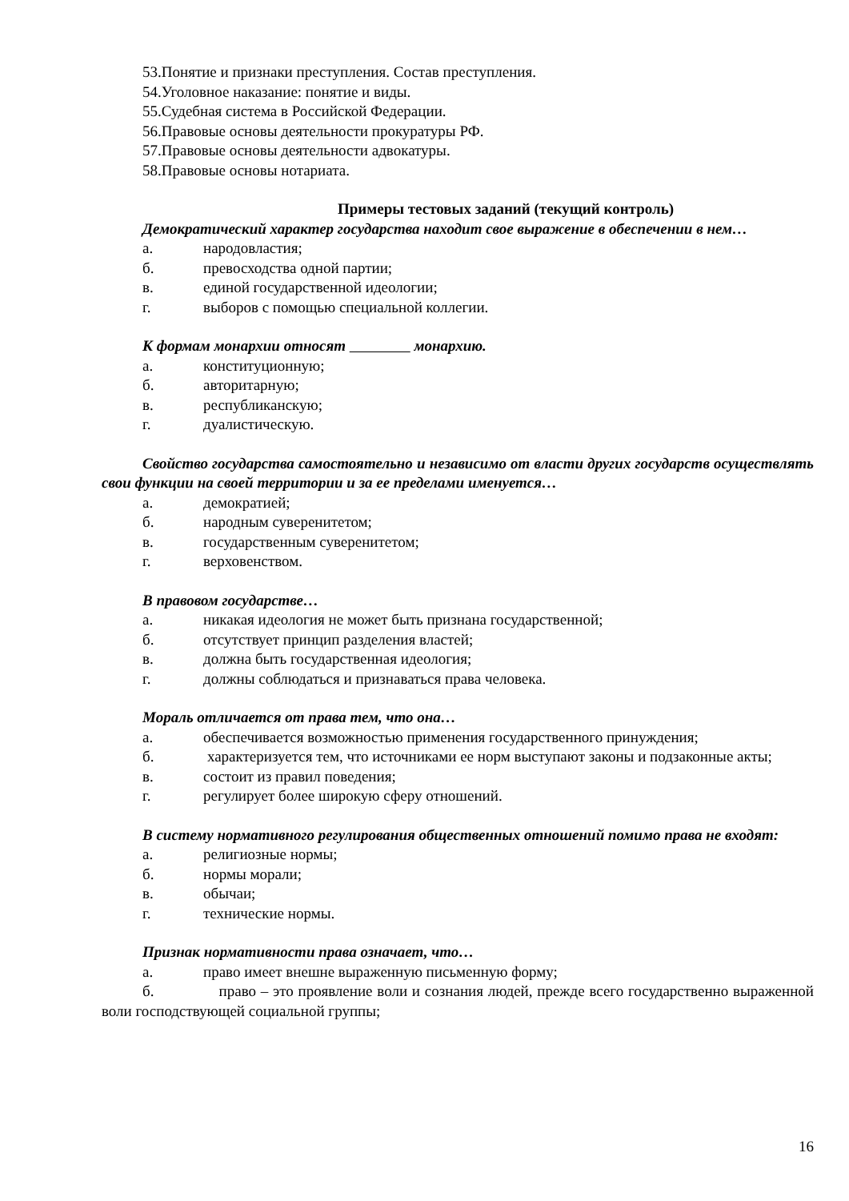53.Понятие и признаки преступления. Состав преступления.
54.Уголовное наказание: понятие и виды.
55.Судебная система в Российской Федерации.
56.Правовые основы деятельности прокуратуры РФ.
57.Правовые основы деятельности адвокатуры.
58.Правовые основы нотариата.
Примеры тестовых заданий (текущий контроль)
Демократический характер государства находит свое выражение в обеспечении в нем…
а. народовластия;
б. превосходства одной партии;
в. единой государственной идеологии;
г. выборов с помощью специальной коллегии.
К формам монархии относят монархию.
а. конституционную;
б. авторитарную;
в. республиканскую;
г. дуалистическую.
Свойство государства самостоятельно и независимо от власти других государств осуществлять свои функции на своей территории и за ее пределами именуется…
а. демократией;
б. народным суверенитетом;
в. государственным суверенитетом;
г. верховенством.
В правовом государстве…
а. никакая идеология не может быть признана государственной;
б. отсутствует принцип разделения властей;
в. должна быть государственная идеология;
г. должны соблюдаться и признаваться права человека.
Мораль отличается от права тем, что она…
а. обеспечивается возможностью применения государственного принуждения;
б. характеризуется тем, что источниками ее норм выступают законы и подзаконные акты;
в. состоит из правил поведения;
г. регулирует более широкую сферу отношений.
В систему нормативного регулирования общественных отношений помимо права не входят:
а. религиозные нормы;
б. нормы морали;
в. обычаи;
г. технические нормы.
Признак нормативности права означает, что…
а. право имеет внешне выраженную письменную форму;
б. право – это проявление воли и сознания людей, прежде всего государственно выраженной воли господствующей социальной группы;
16